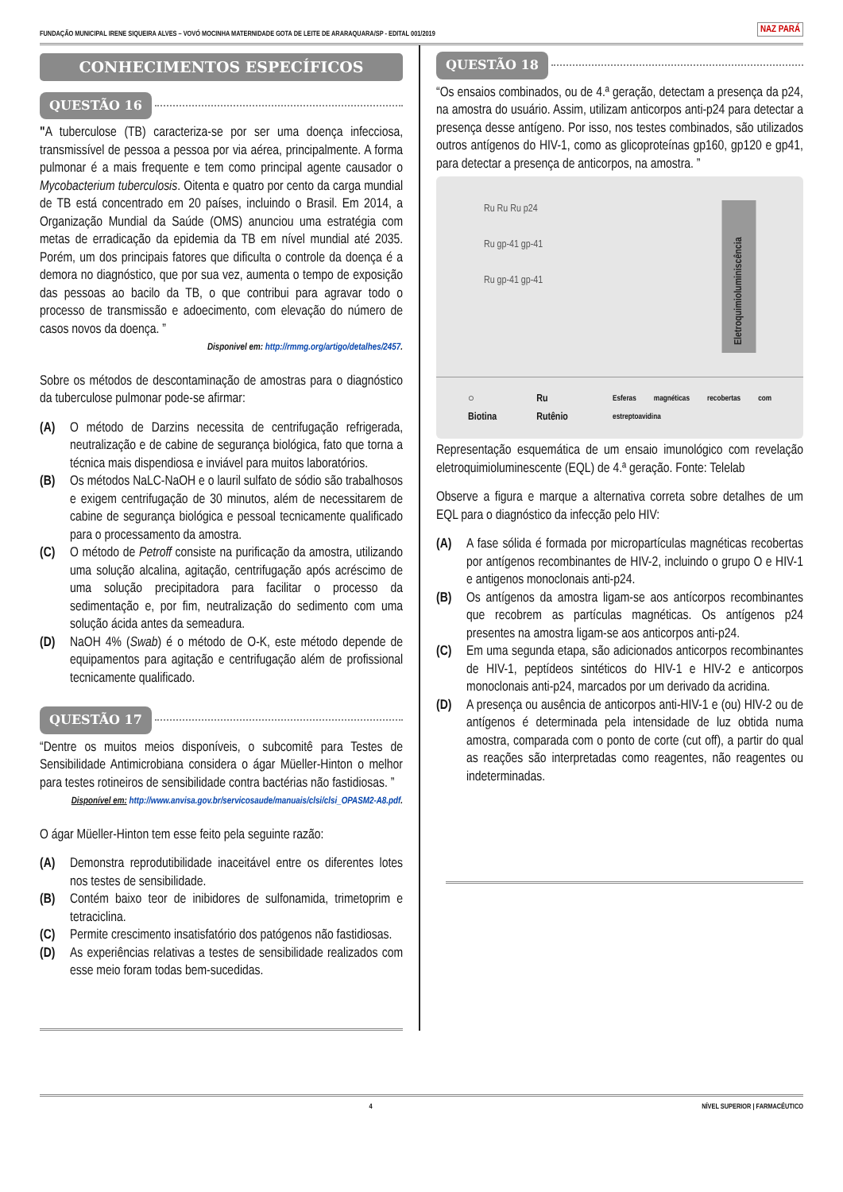FUNDAÇÃO MUNICIPAL IRENE SIQUEIRA ALVES – VOVÓ MOCINHA MATERNIDADE GOTA DE LEITE DE ARARAQUARA/SP - EDITAL 001/2019
NAZ PARÁ
CONHECIMENTOS ESPECÍFICOS
QUESTÃO 16
"A tuberculose (TB) caracteriza-se por ser uma doença infecciosa, transmissível de pessoa a pessoa por via aérea, principalmente. A forma pulmonar é a mais frequente e tem como principal agente causador o Mycobacterium tuberculosis. Oitenta e quatro por cento da carga mundial de TB está concentrado em 20 países, incluindo o Brasil. Em 2014, a Organização Mundial da Saúde (OMS) anunciou uma estratégia com metas de erradicação da epidemia da TB em nível mundial até 2035. Porém, um dos principais fatores que dificulta o controle da doença é a demora no diagnóstico, que por sua vez, aumenta o tempo de exposição das pessoas ao bacilo da TB, o que contribui para agravar todo o processo de transmissão e adoecimento, com elevação do número de casos novos da doença. ”
Disponivel em: http://rmmg.org/artigo/detalhes/2457.
Sobre os métodos de descontaminação de amostras para o diagnóstico da tuberculose pulmonar pode-se afirmar:
(A) O método de Darzins necessita de centrifugação refrigerada, neutralização e de cabine de segurança biológica, fato que torna a técnica mais dispendiosa e inviável para muitos laboratórios.
(B) Os métodos NaLC-NaOH e o lauril sulfato de sódio são trabalhosos e exigem centrifugação de 30 minutos, além de necessitarem de cabine de segurança biológica e pessoal tecnicamente qualificado para o processamento da amostra.
(C) O método de Petroff consiste na purificação da amostra, utilizando uma solução alcalina, agitação, centrifugação após acréscimo de uma solução precipitadora para facilitar o processo da sedimentação e, por fim, neutralização do sedimento com uma solução ácida antes da semeadura.
(D) NaOH 4% (Swab) é o método de O-K, este método depende de equipamentos para agitação e centrifugação além de profissional tecnicamente qualificado.
QUESTÃO 17
“Dentre os muitos meios disponíveis, o subcomitê para Testes de Sensibilidade Antimicrobiana considera o ágar Müeller-Hinton o melhor para testes rotineiros de sensibilidade contra bactérias não fastidiosas. ”
Disponível em: http://www.anvisa.gov.br/servicosaude/manuais/clsi/clsi_OPASM2-A8.pdf.
O ágar Müeller-Hinton tem esse feito pela seguinte razão:
(A) Demonstra reprodutibilidade inaceitável entre os diferentes lotes nos testes de sensibilidade.
(B) Contém baixo teor de inibidores de sulfonamida, trimetoprim e tetraciclina.
(C) Permite crescimento insatisfatório dos patógenos não fastidiosas.
(D) As experiências relativas a testes de sensibilidade realizados com esse meio foram todas bem-sucedidas.
QUESTÃO 18
“Os ensaios combinados, ou de 4.ª geração, detectam a presença da p24, na amostra do usuário. Assim, utilizam anticorpos anti-p24 para detectar a presença desse antígeno. Por isso, nos testes combinados, são utilizados outros antígenos do HIV-1, como as glicoproteínas gp160, gp120 e gp41, para detectar a presença de anticorpos, na amostra. ”
Ru Ru Ru p24
Ru gp-41 gp-41
Ru gp-41 gp-41
Eletroquimioluminiscência
○ Biotina Ru Rutênio Esferas magnéticas recobertas com estreptoavidina
Representação esquemática de um ensaio imunológico com revelação eletroquimioluminescente (EQL) de 4.ª geração. Fonte: Telelab
Observe a figura e marque a alternativa correta sobre detalhes de um EQL para o diagnóstico da infecção pelo HIV:
(A) A fase sólida é formada por micropartículas magnéticas recobertas por antígenos recombinantes de HIV-2, incluindo o grupo O e HIV-1 e antigenos monoclonais anti-p24.
(B) Os antígenos da amostra ligam-se aos antícorpos recombinantes que recobrem as partículas magnéticas. Os antígenos p24 presentes na amostra ligam-se aos anticorpos anti-p24.
(C) Em uma segunda etapa, são adicionados anticorpos recombinantes de HIV-1, peptídeos sintéticos do HIV-1 e HIV-2 e anticorpos monoclonais anti-p24, marcados por um derivado da acridina.
(D) A presença ou ausência de anticorpos anti-HIV-1 e (ou) HIV-2 ou de antígenos é determinada pela intensidade de luz obtida numa amostra, comparada com o ponto de corte (cut off), a partir do qual as reações são interpretadas como reagentes, não reagentes ou indeterminadas.
4 NÍVEL SUPERIOR | FARMACÊUTICO